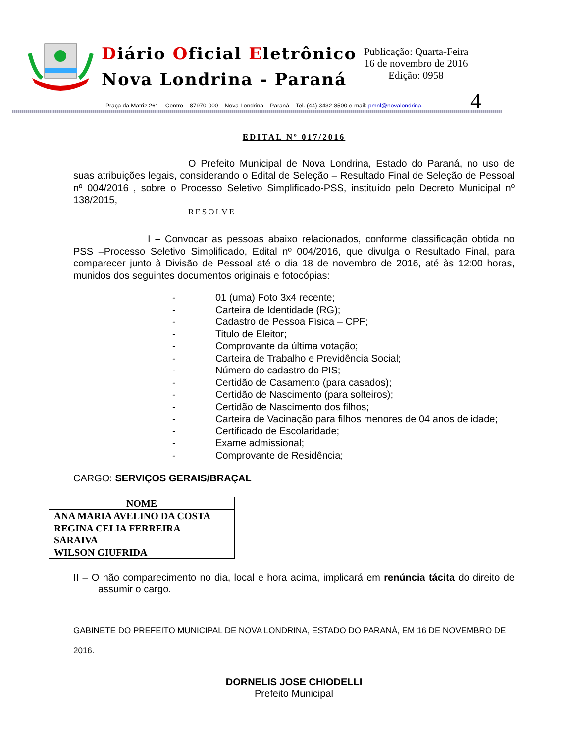Diário Oficial Eletrônico
Nova Londrina - Paraná
Publicação: Quarta-Feira
16 de novembro de 2016
Edição: 0958
4
Praça da Matriz 261 – Centro – 87970-000 – Nova Londrina – Paraná – Tel. (44) 3432-8500 e-mail: pmnl@novalondrina.
EDITAL Nº 017/2016
O Prefeito Municipal de Nova Londrina, Estado do Paraná, no uso de suas atribuições legais, considerando o Edital de Seleção – Resultado Final de Seleção de Pessoal nº 004/2016 , sobre o Processo Seletivo Simplificado-PSS, instituído pelo Decreto Municipal nº 138/2015,
RESOLVE
I – Convocar as pessoas abaixo relacionados, conforme classificação obtida no PSS –Processo Seletivo Simplificado, Edital nº 004/2016, que divulga o Resultado Final, para comparecer junto à Divisão de Pessoal até o dia 18 de novembro de 2016, até às 12:00 horas, munidos dos seguintes documentos originais e fotocópias:
- 01 (uma) Foto 3x4 recente;
- Carteira de Identidade (RG);
- Cadastro de Pessoa Física – CPF;
- Titulo de Eleitor;
- Comprovante da última votação;
- Carteira de Trabalho e Previdência Social;
- Número do cadastro do PIS;
- Certidão de Casamento (para casados);
- Certidão de Nascimento (para solteiros);
- Certidão de Nascimento dos filhos;
- Carteira de Vacinação para filhos menores de 04 anos de idade;
- Certificado de Escolaridade;
- Exame admissional;
- Comprovante de Residência;
CARGO: SERVIÇOS GERAIS/BRAÇAL
| NOME |
| --- |
| ANA MARIA AVELINO DA COSTA |
| REGINA CELIA FERREIRA SARAIVA |
| WILSON GIUFRIDA |
II – O não comparecimento no dia, local e hora acima, implicará em renúncia tácita do direito de assumir o cargo.
GABINETE DO PREFEITO MUNICIPAL DE NOVA LONDRINA, ESTADO DO PARANÁ, EM 16 DE NOVEMBRO DE 2016.
DORNELIS JOSE CHIODELLI
Prefeito Municipal